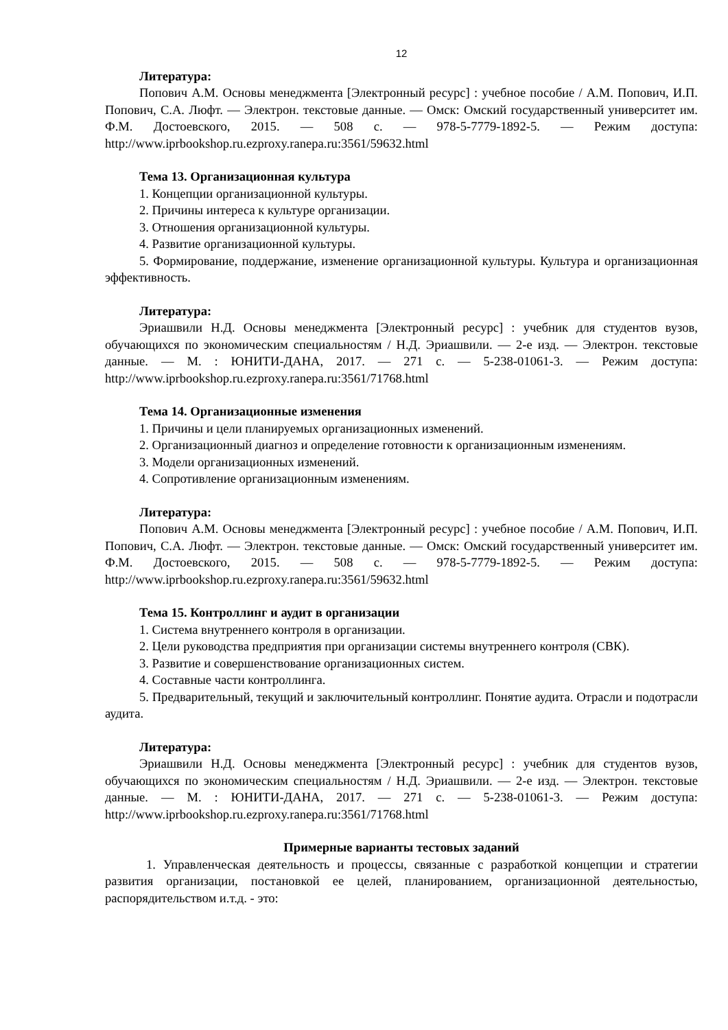12
Литература:
Попович А.М. Основы менеджмента [Электронный ресурс] : учебное пособие / А.М. Попович, И.П. Попович, С.А. Люфт. — Электрон. текстовые данные. — Омск: Омский государственный университет им. Ф.М. Достоевского, 2015. — 508 c. — 978-5-7779-1892-5. — Режим доступа: http://www.iprbookshop.ru.ezproxy.ranepa.ru:3561/59632.html
Тема 13. Организационная культура
1. Концепции организационной культуры.
2. Причины интереса к культуре организации.
3. Отношения организационной культуры.
4. Развитие организационной культуры.
5. Формирование, поддержание, изменение организационной культуры. Культура и организационная эффективность.
Литература:
Эриашвили Н.Д. Основы менеджмента [Электронный ресурс] : учебник для студентов вузов, обучающихся по экономическим специальностям / Н.Д. Эриашвили. — 2-е изд. — Электрон. текстовые данные. — М. : ЮНИТИ-ДАНА, 2017. — 271 c. — 5-238-01061-3. — Режим доступа: http://www.iprbookshop.ru.ezproxy.ranepa.ru:3561/71768.html
Тема 14. Организационные изменения
1. Причины и цели планируемых организационных изменений.
2. Организационный диагноз и определение готовности к организационным изменениям.
3. Модели организационных изменений.
4. Сопротивление организационным изменениям.
Литература:
Попович А.М. Основы менеджмента [Электронный ресурс] : учебное пособие / А.М. Попович, И.П. Попович, С.А. Люфт. — Электрон. текстовые данные. — Омск: Омский государственный университет им. Ф.М. Достоевского, 2015. — 508 c. — 978-5-7779-1892-5. — Режим доступа: http://www.iprbookshop.ru.ezproxy.ranepa.ru:3561/59632.html
Тема 15. Контроллинг и аудит в организации
1. Система внутреннего контроля в организации.
2. Цели руководства предприятия при организации системы внутреннего контроля (СВК).
3. Развитие и совершенствование организационных систем.
4. Составные части контроллинга.
5. Предварительный, текущий и заключительный контроллинг. Понятие аудита. Отрасли и подотрасли аудита.
Литература:
Эриашвили Н.Д. Основы менеджмента [Электронный ресурс] : учебник для студентов вузов, обучающихся по экономическим специальностям / Н.Д. Эриашвили. — 2-е изд. — Электрон. текстовые данные. — М. : ЮНИТИ-ДАНА, 2017. — 271 c. — 5-238-01061-3. — Режим доступа: http://www.iprbookshop.ru.ezproxy.ranepa.ru:3561/71768.html
Примерные варианты тестовых заданий
1. Управленческая деятельность и процессы, связанные с разработкой концепции и стратегии развития организации, постановкой ее целей, планированием, организационной деятельностью, распорядительством и.т.д. - это: